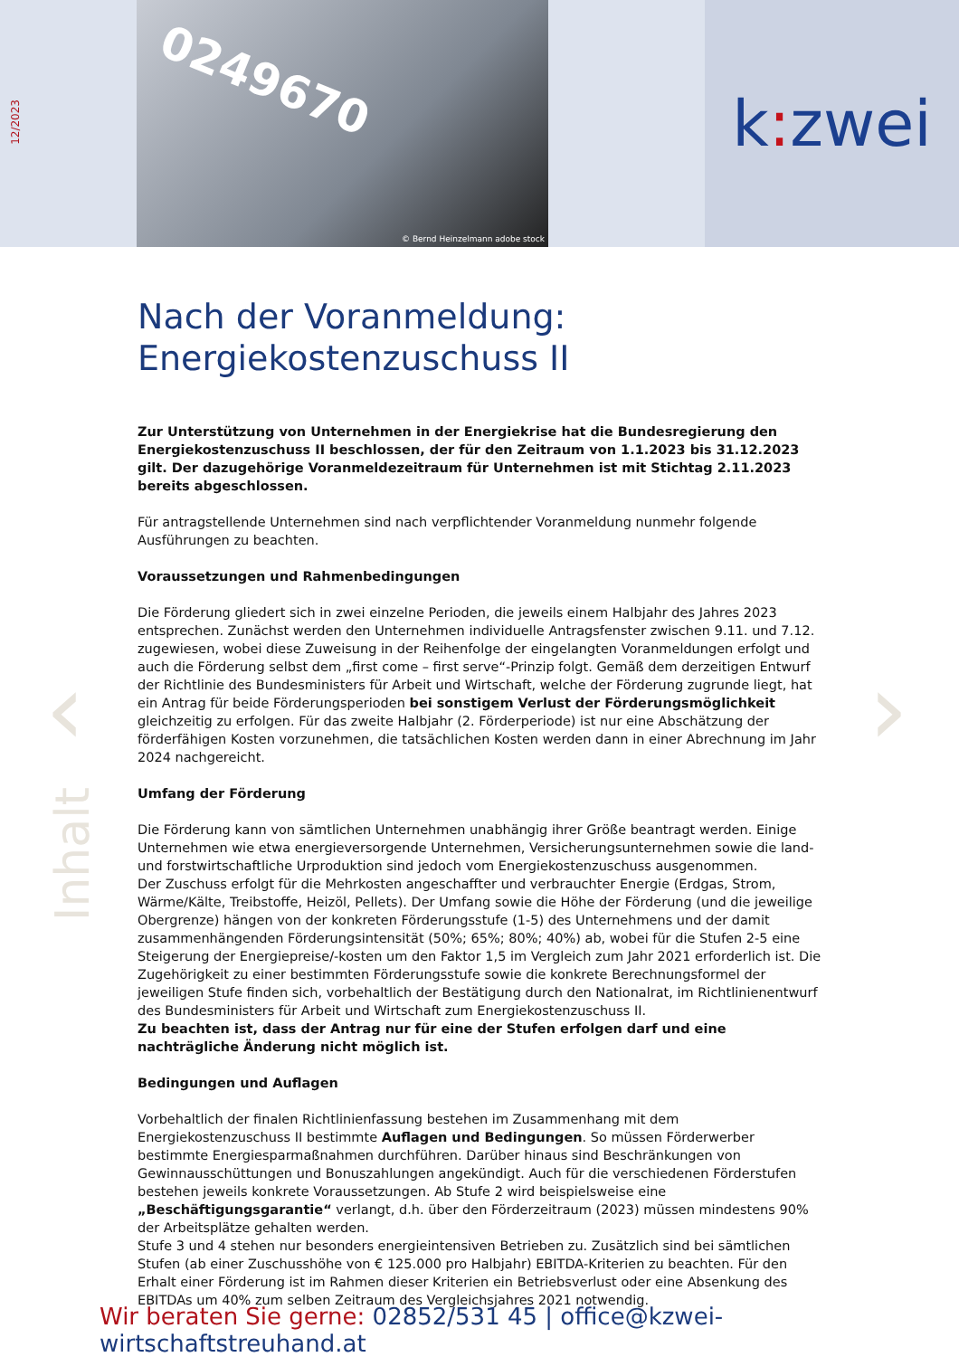12/2023
0249670
© Bernd Heinzelmann adobe stock
k: zwei
‹ ›
Inhalt
Nach der Voranmeldung:
Energiekostenzuschuss II
Zur Unterstützung von Unternehmen in der Energiekrise hat die Bundesregierung den Energiekostenzuschuss II beschlossen, der für den Zeitraum von 1.1.2023 bis 31.12.2023 gilt. Der dazugehörige Voranmeldezeitraum für Unternehmen ist mit Stichtag 2.11.2023 bereits abgeschlossen.
Für antragstellende Unternehmen sind nach verpflichtender Voranmeldung nunmehr folgende Ausführungen zu beachten.
Voraussetzungen und Rahmenbedingungen
Die Förderung gliedert sich in zwei einzelne Perioden, die jeweils einem Halbjahr des Jahres 2023 entsprechen. Zunächst werden den Unternehmen individuelle Antragsfenster zwischen 9.11. und 7.12. zugewiesen, wobei diese Zuweisung in der Reihenfolge der eingelangten Voranmeldungen erfolgt und auch die Förderung selbst dem „first come – first serve“-Prinzip folgt. Gemäß dem derzeitigen Entwurf der Richtlinie des Bundesministers für Arbeit und Wirtschaft, welche der Förderung zugrunde liegt, hat ein Antrag für beide Förderungsperioden bei sonstigem Verlust der Förderungsmöglichkeit gleichzeitig zu erfolgen. Für das zweite Halbjahr (2. Förderperiode) ist nur eine Abschätzung der förderfähigen Kosten vorzunehmen, die tatsächlichen Kosten werden dann in einer Abrechnung im Jahr 2024 nachgereicht.
Umfang der Förderung
Die Förderung kann von sämtlichen Unternehmen unabhängig ihrer Größe beantragt werden. Einige Unternehmen wie etwa energieversorgende Unternehmen, Versicherungsunternehmen sowie die land- und forstwirtschaftliche Urproduktion sind jedoch vom Energiekostenzuschuss ausgenommen.
Der Zuschuss erfolgt für die Mehrkosten angeschaffter und verbrauchter Energie (Erdgas, Strom, Wärme/Kälte, Treibstoffe, Heizöl, Pellets). Der Umfang sowie die Höhe der Förderung (und die jeweilige Obergrenze) hängen von der konkreten Förderungsstufe (1-5) des Unternehmens und der damit zusammenhängenden Förderungsintensität (50%; 65%; 80%; 40%) ab, wobei für die Stufen 2-5 eine Steigerung der Energiepreise/-kosten um den Faktor 1,5 im Vergleich zum Jahr 2021 erforderlich ist. Die Zugehörigkeit zu einer bestimmten Förderungsstufe sowie die konkrete Berechnungsformel der jeweiligen Stufe finden sich, vorbehaltlich der Bestätigung durch den Nationalrat, im Richtlinienentwurf des Bundesministers für Arbeit und Wirtschaft zum Energiekostenzuschuss II.
Zu beachten ist, dass der Antrag nur für eine der Stufen erfolgen darf und eine nachträgliche Änderung nicht möglich ist.
Bedingungen und Auflagen
Vorbehaltlich der finalen Richtlinienfassung bestehen im Zusammenhang mit dem Energiekostenzuschuss II bestimmte Auflagen und Bedingungen. So müssen Förderwerber bestimmte Energiesparmaßnahmen durchführen. Darüber hinaus sind Beschränkungen von Gewinnausschüttungen und Bonuszahlungen angekündigt. Auch für die verschiedenen Förderstufen bestehen jeweils konkrete Voraussetzungen. Ab Stufe 2 wird beispielsweise eine „Beschäftigungsgarantie“ verlangt, d.h. über den Förderzeitraum (2023) müssen mindestens 90% der Arbeitsplätze gehalten werden.
Stufe 3 und 4 stehen nur besonders energieintensiven Betrieben zu. Zusätzlich sind bei sämtlichen Stufen (ab einer Zuschusshöhe von € 125.000 pro Halbjahr) EBITDA-Kriterien zu beachten. Für den Erhalt einer Förderung ist im Rahmen dieser Kriterien ein Betriebsverlust oder eine Absenkung des EBITDAs um 40% zum selben Zeitraum des Vergleichsjahres 2021 notwendig.
Wir beraten Sie gerne: 02852/531 45 | office@kzwei-wirtschaftstreuhand.at